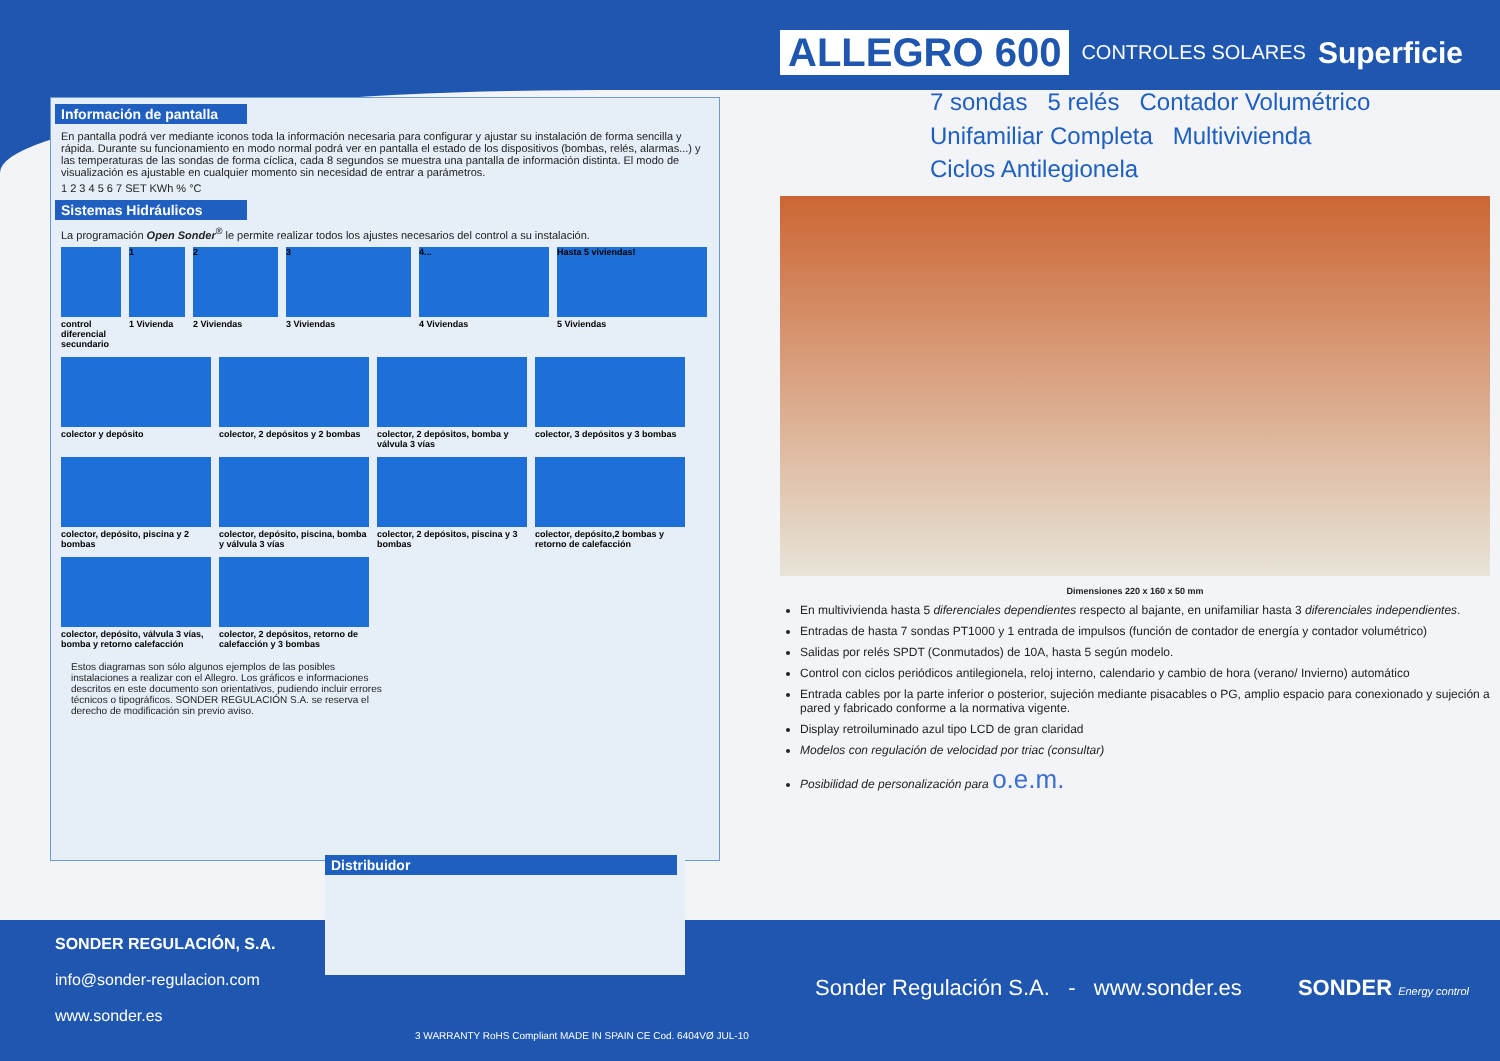Información de pantalla
En pantalla podrá ver mediante iconos toda la información necesaria para configurar y ajustar su instalación de forma sencilla y rápida. Durante su funcionamiento en modo normal podrá ver en pantalla el estado de los dispositivos (bombas, relés, alarmas...) y las temperaturas de las sondas de forma cíclica, cada 8 segundos se muestra una pantalla de información distinta. El modo de visualización es ajustable en cualquier momento sin necesidad de entrar a parámetros.
1 2 3 4 5 6 7 SET KWh % °C
Sistemas Hidráulicos
La programación Open Sonder<sup>®</sup> le permite realizar todos los ajustes necesarios del control a su instalación.
control diferencial secundario
1
1 Vivienda
2
2 Viviendas
3
3 Viviendas
4...
4 Viviendas
Hasta 5 viviendas!
5 Viviendas
colector y depósito
colector, 2 depósitos y 2 bombas
colector, 2 depósitos, bomba y válvula 3 vías
colector, 3 depósitos y 3 bombas
colector, depósito, piscina y 2 bombas
colector, depósito, piscina, bomba y válvula 3 vías
colector, 2 depósitos, piscina y 3 bombas
colector, depósito,2 bombas y retorno de calefacción
colector, depósito, válvula 3 vías, bomba y retorno calefacción
colector, 2 depósitos, retorno de calefacción y 3 bombas
Estos diagramas son sólo algunos ejemplos de las posibles instalaciones a realizar con el Allegro. Los gráficos e informaciones descritos en este documento son orientativos, pudiendo incluir errores técnicos o tipográficos. SONDER REGULACIÓN S.A. se reserva el derecho de modificación sin previo aviso.
Distribuidor
SONDER REGULACIÓN, S.A.
info@sonder-regulacion.com
www.sonder.es
3 WARRANTY RoHS Compliant MADE IN SPAIN CE Cod. 6404VØ JUL-10
ALLEGRO 600 CONTROLES SOLARES Superficie
7 sondas 5 relés Contador Volumétrico
Unifamiliar Completa Multivivienda
Ciclos Antilegionela
Dimensiones 220 x 160 x 50 mm
En multivivienda hasta 5 diferenciales dependientes respecto al bajante, en unifamiliar hasta 3 diferenciales independientes.
Entradas de hasta 7 sondas PT1000 y 1 entrada de impulsos (función de contador de energía y contador volumétrico)
Salidas por relés SPDT (Conmutados) de 10A, hasta 5 según modelo.
Control con ciclos periódicos antilegionela, reloj interno, calendario y cambio de hora (verano/ Invierno) automático
Entrada cables por la parte inferior o posterior, sujeción mediante pisacables o PG, amplio espacio para conexionado y sujeción a pared y fabricado conforme a la normativa vigente.
Display retroiluminado azul tipo LCD de gran claridad
Modelos con regulación de velocidad por triac (consultar)
Posibilidad de personalización para o.e.m.
Sonder Regulación S.A. - www.sonder.es SONDER Energy control